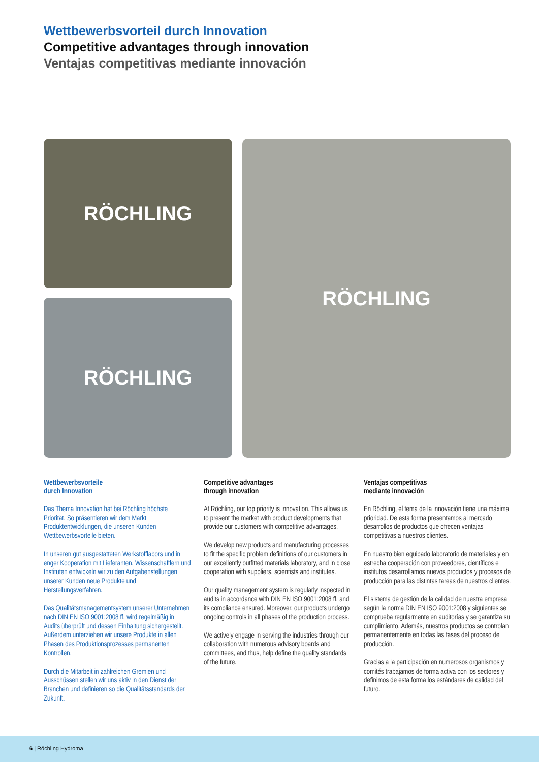Wettbewerbsvorteil durch Innovation
Competitive advantages through innovation
Ventajas competitivas mediante innovación
RÖCHLING
RÖCHLING
RÖCHLING
Wettbewerbsvorteile
durch Innovation
Das Thema Innovation hat bei Röchling höchste Priorität. So präsentieren wir dem Markt Produktentwicklungen, die unseren Kunden Wettbewerbsvorteile bieten.
In unseren gut ausgestatteten Werkstofflabors und in enger Kooperation mit Lieferanten, Wissenschaftlern und Instituten entwickeln wir zu den Aufgabenstellungen unserer Kunden neue Produkte und Herstellungsverfahren.
Das Qualitätsmanagementsystem unserer Unternehmen nach DIN EN ISO 9001:2008 ff. wird regelmäßig in Audits überprüft und dessen Einhaltung sichergestellt. Außerdem unterziehen wir unsere Produkte in allen Phasen des Produktionsprozesses permanenten Kontrollen.
Durch die Mitarbeit in zahlreichen Gremien und Ausschüssen stellen wir uns aktiv in den Dienst der Branchen und definieren so die Qualitätsstandards der Zukunft.
Competitive advantages
through innovation
At Röchling, our top priority is innovation. This allows us to present the market with product developments that provide our customers with competitive advantages.
We develop new products and manufacturing processes to fit the specific problem definitions of our customers in our excellently outfitted materials laboratory, and in close cooperation with suppliers, scientists and institutes.
Our quality management system is regularly inspected in audits in accordance with DIN EN ISO 9001:2008 ff. and its compliance ensured. Moreover, our products undergo ongoing controls in all phases of the production process.
We actively engage in serving the industries through our collaboration with numerous advisory boards and committees, and thus, help define the quality standards of the future.
Ventajas competitivas
mediante innovación
En Röchling, el tema de la innovación tiene una máxima prioridad. De esta forma presentamos al mercado desarrollos de productos que ofrecen ventajas competitivas a nuestros clientes.
En nuestro bien equipado laboratorio de materiales y en estrecha cooperación con proveedores, científicos e institutos desarrollamos nuevos productos y procesos de producción para las distintas tareas de nuestros clientes.
El sistema de gestión de la calidad de nuestra empresa según la norma DIN EN ISO 9001:2008 y siguientes se comprueba regularmente en auditorías y se garantiza su cumplimiento. Además, nuestros productos se controlan permanentemente en todas las fases del proceso de producción.
Gracias a la participación en numerosos organismos y comités trabajamos de forma activa con los sectores y definimos de esta forma los estándares de calidad del futuro.
6 | Röchling Hydroma